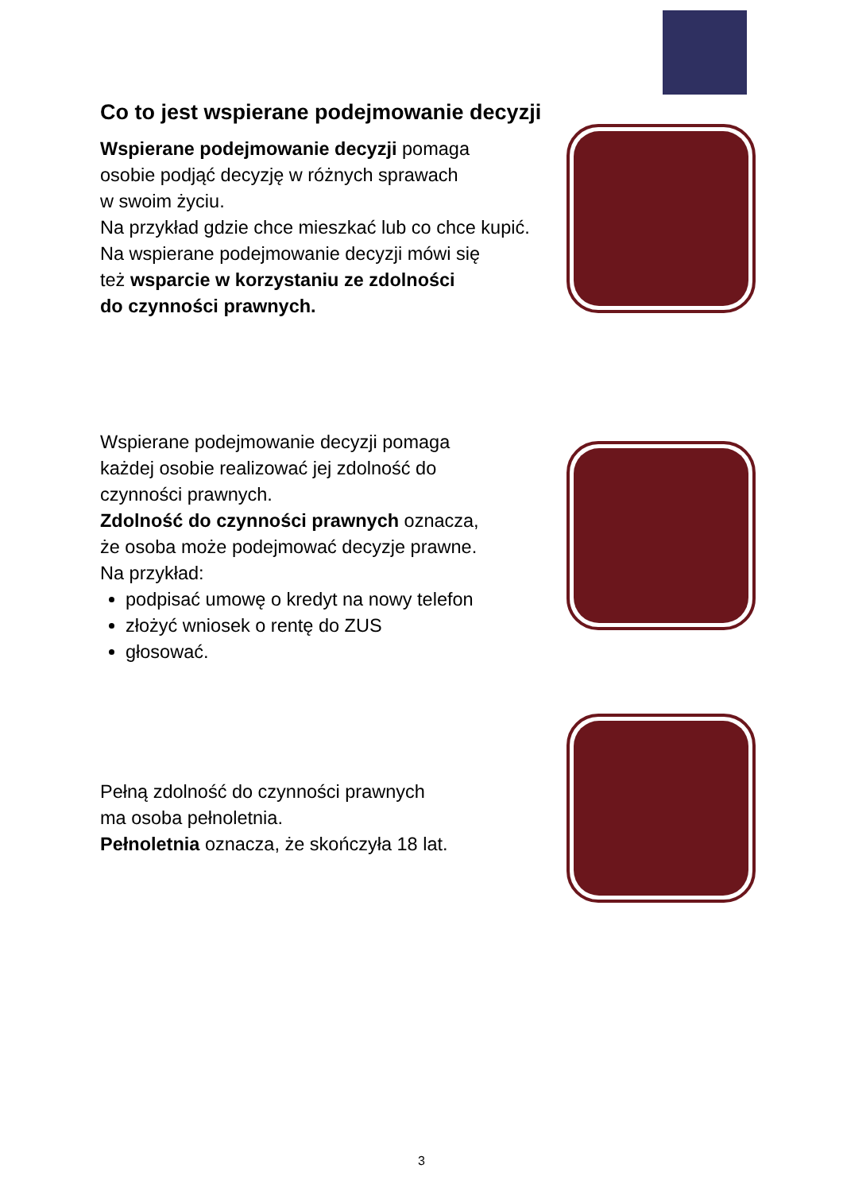Co to jest wspierane podejmowanie decyzji
Wspierane podejmowanie decyzji pomaga
osobie podjąć decyzję w różnych sprawach
w swoim życiu.
Na przykład gdzie chce mieszkać lub co chce kupić.
Na wspierane podejmowanie decyzji mówi się
też wsparcie w korzystaniu ze zdolności
do czynności prawnych.
Wspierane podejmowanie decyzji pomaga
każdej osobie realizować jej zdolność do
czynności prawnych.
Zdolność do czynności prawnych oznacza,
że osoba może podejmować decyzje prawne.
Na przykład:
podpisać umowę o kredyt na nowy telefon
złożyć wniosek o rentę do ZUS
głosować.
Pełną zdolność do czynności prawnych
ma osoba pełnoletnia.
Pełnoletnia oznacza, że skończyła 18 lat.
3